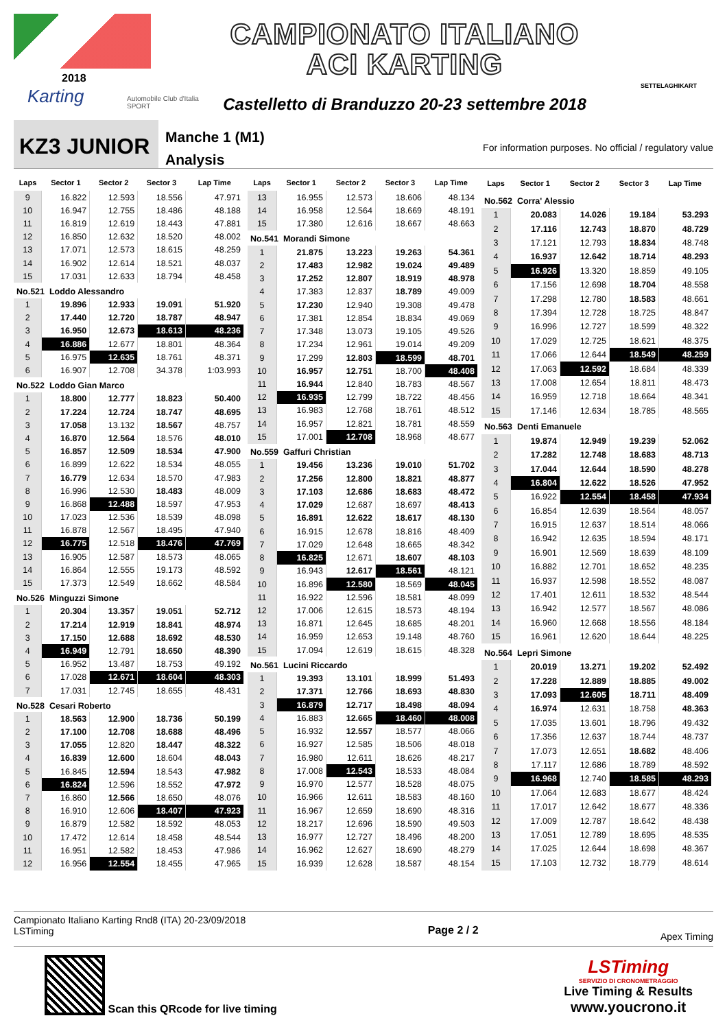2018
Karting
Automobile Club d'Italia
SPORT
CAMPIONATO ITALIANO
ACI KARTING
Castelletto di Branduzzo 20-23 settembre 2018
SETTELAGHIKART
KZ3 JUNIOR
Manche 1 (M1)
Analysis
For information purposes. No official / regulatory value
| Laps | Sector 1 | Sector 2 | Sector 3 | Lap Time |
| --- | --- | --- | --- | --- |
| 9 | 16.822 | 12.593 | 18.556 | 47.971 |
| 10 | 16.947 | 12.755 | 18.486 | 48.188 |
| 11 | 16.819 | 12.619 | 18.443 | 47.881 |
| 12 | 16.850 | 12.632 | 18.520 | 48.002 |
| 13 | 17.071 | 12.573 | 18.615 | 48.259 |
| 14 | 16.902 | 12.614 | 18.521 | 48.037 |
| 15 | 17.031 | 12.633 | 18.794 | 48.458 |
| No.521 Loddo Alessandro | | | | |
| 1 | 19.896 | 12.933 | 19.091 | 51.920 |
| 2 | 17.440 | 12.720 | 18.787 | 48.947 |
| 3 | 16.950 | 12.673 | 18.613 | 48.236 |
| 4 | 16.886 | 12.677 | 18.801 | 48.364 |
| 5 | 16.975 | 12.635 | 18.761 | 48.371 |
| 6 | 16.907 | 12.708 | 34.378 | 1:03.993 |
| No.522 Loddo Gian Marco | | | | |
| 1 | 18.800 | 12.777 | 18.823 | 50.400 |
| 2 | 17.224 | 12.724 | 18.747 | 48.695 |
| 3 | 17.058 | 13.132 | 18.567 | 48.757 |
| 4 | 16.870 | 12.564 | 18.576 | 48.010 |
| 5 | 16.857 | 12.509 | 18.534 | 47.900 |
| 6 | 16.899 | 12.622 | 18.534 | 48.055 |
| 7 | 16.779 | 12.634 | 18.570 | 47.983 |
| 8 | 16.996 | 12.530 | 18.483 | 48.009 |
| 9 | 16.868 | 12.488 | 18.597 | 47.953 |
| 10 | 17.023 | 12.536 | 18.539 | 48.098 |
| 11 | 16.878 | 12.567 | 18.495 | 47.940 |
| 12 | 16.775 | 12.518 | 18.476 | 47.769 |
| 13 | 16.905 | 12.587 | 18.573 | 48.065 |
| 14 | 16.864 | 12.555 | 19.173 | 48.592 |
| 15 | 17.373 | 12.549 | 18.662 | 48.584 |
| No.526 Minguzzi Simone | | | | |
| 1 | 20.304 | 13.357 | 19.051 | 52.712 |
| 2 | 17.214 | 12.919 | 18.841 | 48.974 |
| 3 | 17.150 | 12.688 | 18.692 | 48.530 |
| 4 | 16.949 | 12.791 | 18.650 | 48.390 |
| 5 | 16.952 | 13.487 | 18.753 | 49.192 |
| 6 | 17.028 | 12.671 | 18.604 | 48.303 |
| 7 | 17.031 | 12.745 | 18.655 | 48.431 |
| No.528 Cesari Roberto | | | | |
| 1 | 18.563 | 12.900 | 18.736 | 50.199 |
| 2 | 17.100 | 12.708 | 18.688 | 48.496 |
| 3 | 17.055 | 12.820 | 18.447 | 48.322 |
| 4 | 16.839 | 12.600 | 18.604 | 48.043 |
| 5 | 16.845 | 12.594 | 18.543 | 47.982 |
| 6 | 16.824 | 12.596 | 18.552 | 47.972 |
| 7 | 16.860 | 12.566 | 18.650 | 48.076 |
| 8 | 16.910 | 12.606 | 18.407 | 47.923 |
| 9 | 16.879 | 12.582 | 18.592 | 48.053 |
| 10 | 17.472 | 12.614 | 18.458 | 48.544 |
| 11 | 16.951 | 12.582 | 18.453 | 47.986 |
| 12 | 16.956 | 12.554 | 18.455 | 47.965 |
| Laps | Sector 1 | Sector 2 | Sector 3 | Lap Time |
| --- | --- | --- | --- | --- |
| 13 | 16.955 | 12.573 | 18.606 | 48.134 |
| 14 | 16.958 | 12.564 | 18.669 | 48.191 |
| 15 | 17.380 | 12.616 | 18.667 | 48.663 |
| No.541 Morandi Simone | | | | |
| 1 | 21.875 | 13.223 | 19.263 | 54.361 |
| 2 | 17.483 | 12.982 | 19.024 | 49.489 |
| 3 | 17.252 | 12.807 | 18.919 | 48.978 |
| 4 | 17.383 | 12.837 | 18.789 | 49.009 |
| 5 | 17.230 | 12.940 | 19.308 | 49.478 |
| 6 | 17.381 | 12.854 | 18.834 | 49.069 |
| 7 | 17.348 | 13.073 | 19.105 | 49.526 |
| 8 | 17.234 | 12.961 | 19.014 | 49.209 |
| 9 | 17.299 | 12.803 | 18.599 | 48.701 |
| 10 | 16.957 | 12.751 | 18.700 | 48.408 |
| 11 | 16.944 | 12.840 | 18.783 | 48.567 |
| 12 | 16.935 | 12.799 | 18.722 | 48.456 |
| 13 | 16.983 | 12.768 | 18.761 | 48.512 |
| 14 | 16.957 | 12.821 | 18.781 | 48.559 |
| 15 | 17.001 | 12.708 | 18.968 | 48.677 |
| No.559 Gaffuri Christian | | | | |
| 1 | 19.456 | 13.236 | 19.010 | 51.702 |
| 2 | 17.256 | 12.800 | 18.821 | 48.877 |
| 3 | 17.103 | 12.686 | 18.683 | 48.472 |
| 4 | 17.029 | 12.687 | 18.697 | 48.413 |
| 5 | 16.891 | 12.622 | 18.617 | 48.130 |
| 6 | 16.915 | 12.678 | 18.816 | 48.409 |
| 7 | 17.029 | 12.648 | 18.665 | 48.342 |
| 8 | 16.825 | 12.671 | 18.607 | 48.103 |
| 9 | 16.943 | 12.617 | 18.561 | 48.121 |
| 10 | 16.896 | 12.580 | 18.569 | 48.045 |
| 11 | 16.922 | 12.596 | 18.581 | 48.099 |
| 12 | 17.006 | 12.615 | 18.573 | 48.194 |
| 13 | 16.871 | 12.645 | 18.685 | 48.201 |
| 14 | 16.959 | 12.653 | 19.148 | 48.760 |
| 15 | 17.094 | 12.619 | 18.615 | 48.328 |
| No.561 Lucini Riccardo | | | | |
| 1 | 19.393 | 13.101 | 18.999 | 51.493 |
| 2 | 17.371 | 12.766 | 18.693 | 48.830 |
| 3 | 16.879 | 12.717 | 18.498 | 48.094 |
| 4 | 16.883 | 12.665 | 18.460 | 48.008 |
| 5 | 16.932 | 12.557 | 18.577 | 48.066 |
| 6 | 16.927 | 12.585 | 18.506 | 48.018 |
| 7 | 16.980 | 12.611 | 18.626 | 48.217 |
| 8 | 17.008 | 12.543 | 18.533 | 48.084 |
| 9 | 16.970 | 12.577 | 18.528 | 48.075 |
| 10 | 16.966 | 12.611 | 18.583 | 48.160 |
| 11 | 16.967 | 12.659 | 18.690 | 48.316 |
| 12 | 18.217 | 12.696 | 18.590 | 49.503 |
| 13 | 16.977 | 12.727 | 18.496 | 48.200 |
| 14 | 16.962 | 12.627 | 18.690 | 48.279 |
| 15 | 16.939 | 12.628 | 18.587 | 48.154 |
| Laps | Sector 1 | Sector 2 | Sector 3 | Lap Time |
| --- | --- | --- | --- | --- |
| No.562 Corra' Alessio | | | | |
| 1 | 20.083 | 14.026 | 19.184 | 53.293 |
| 2 | 17.116 | 12.743 | 18.870 | 48.729 |
| 3 | 17.121 | 12.793 | 18.834 | 48.748 |
| 4 | 16.937 | 12.642 | 18.714 | 48.293 |
| 5 | 16.926 | 13.320 | 18.859 | 49.105 |
| 6 | 17.156 | 12.698 | 18.704 | 48.558 |
| 7 | 17.298 | 12.780 | 18.583 | 48.661 |
| 8 | 17.394 | 12.728 | 18.725 | 48.847 |
| 9 | 16.996 | 12.727 | 18.599 | 48.322 |
| 10 | 17.029 | 12.725 | 18.621 | 48.375 |
| 11 | 17.066 | 12.644 | 18.549 | 48.259 |
| 12 | 17.063 | 12.592 | 18.684 | 48.339 |
| 13 | 17.008 | 12.654 | 18.811 | 48.473 |
| 14 | 16.959 | 12.718 | 18.664 | 48.341 |
| 15 | 17.146 | 12.634 | 18.785 | 48.565 |
| No.563 Denti Emanuele | | | | |
| 1 | 19.874 | 12.949 | 19.239 | 52.062 |
| 2 | 17.282 | 12.748 | 18.683 | 48.713 |
| 3 | 17.044 | 12.644 | 18.590 | 48.278 |
| 4 | 16.804 | 12.622 | 18.526 | 47.952 |
| 5 | 16.922 | 12.554 | 18.458 | 47.934 |
| 6 | 16.854 | 12.639 | 18.564 | 48.057 |
| 7 | 16.915 | 12.637 | 18.514 | 48.066 |
| 8 | 16.942 | 12.635 | 18.594 | 48.171 |
| 9 | 16.901 | 12.569 | 18.639 | 48.109 |
| 10 | 16.882 | 12.701 | 18.652 | 48.235 |
| 11 | 16.937 | 12.598 | 18.552 | 48.087 |
| 12 | 17.401 | 12.611 | 18.532 | 48.544 |
| 13 | 16.942 | 12.577 | 18.567 | 48.086 |
| 14 | 16.960 | 12.668 | 18.556 | 48.184 |
| 15 | 16.961 | 12.620 | 18.644 | 48.225 |
| No.564 Lepri Simone | | | | |
| 1 | 20.019 | 13.271 | 19.202 | 52.492 |
| 2 | 17.228 | 12.889 | 18.885 | 49.002 |
| 3 | 17.093 | 12.605 | 18.711 | 48.409 |
| 4 | 16.974 | 12.631 | 18.758 | 48.363 |
| 5 | 17.035 | 13.601 | 18.796 | 49.432 |
| 6 | 17.356 | 12.637 | 18.744 | 48.737 |
| 7 | 17.073 | 12.651 | 18.682 | 48.406 |
| 8 | 17.117 | 12.686 | 18.789 | 48.592 |
| 9 | 16.968 | 12.740 | 18.585 | 48.293 |
| 10 | 17.064 | 12.683 | 18.677 | 48.424 |
| 11 | 17.017 | 12.642 | 18.677 | 48.336 |
| 12 | 17.009 | 12.787 | 18.642 | 48.438 |
| 13 | 17.051 | 12.789 | 18.695 | 48.535 |
| 14 | 17.025 | 12.644 | 18.698 | 48.367 |
| 15 | 17.103 | 12.732 | 18.779 | 48.614 |
Campionato Italiano Karting Rnd8 (ITA) 20-23/09/2018
LSTiming
Page 2 / 2
Apex Timing
Scan this QRcode for live timing
LSTiming
SERVIZIO DI CRONOMETRAGGIO
Live Timing & Results
www.youcrono.it